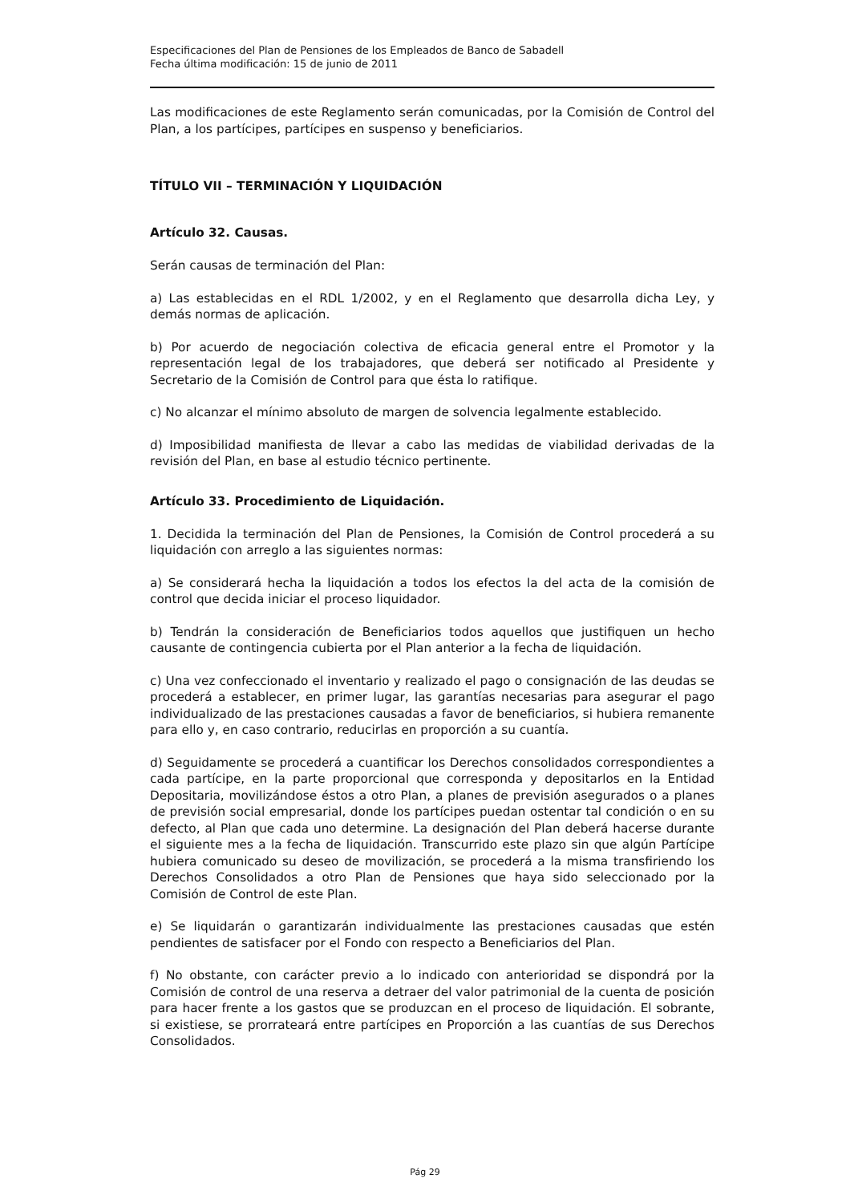Especificaciones del Plan de Pensiones de los Empleados de Banco de Sabadell
Fecha última modificación: 15 de junio de 2011
Las modificaciones de este Reglamento serán comunicadas, por la Comisión de Control del Plan, a los partícipes, partícipes en suspenso y beneficiarios.
TÍTULO VII – TERMINACIÓN Y LIQUIDACIÓN
Artículo 32. Causas.
Serán causas de terminación del Plan:
a) Las establecidas en el RDL 1/2002, y en el Reglamento que desarrolla dicha Ley, y demás normas de aplicación.
b) Por acuerdo de negociación colectiva de eficacia general entre el Promotor y la representación legal de los trabajadores, que deberá ser notificado al Presidente y Secretario de la Comisión de Control para que ésta lo ratifique.
c) No alcanzar el mínimo absoluto de margen de solvencia legalmente establecido.
d) Imposibilidad manifiesta de llevar a cabo las medidas de viabilidad derivadas de la revisión del Plan, en base al estudio técnico pertinente.
Artículo 33. Procedimiento de Liquidación.
1. Decidida la terminación del Plan de Pensiones, la Comisión de Control procederá a su liquidación con arreglo a las siguientes normas:
a) Se considerará hecha la liquidación a todos los efectos la del acta de la comisión de control que decida iniciar el proceso liquidador.
b) Tendrán la consideración de Beneficiarios todos aquellos que justifiquen un hecho causante de contingencia cubierta por el Plan anterior a la fecha de liquidación.
c) Una vez confeccionado el inventario y realizado el pago o consignación de las deudas se procederá a establecer, en primer lugar, las garantías necesarias para asegurar el pago individualizado de las prestaciones causadas a favor de beneficiarios, si hubiera remanente para ello y, en caso contrario, reducirlas en proporción a su cuantía.
d) Seguidamente se procederá a cuantificar los Derechos consolidados correspondientes a cada partícipe, en la parte proporcional que corresponda y depositarlos en la Entidad Depositaria, movilizándose éstos a otro Plan, a planes de previsión asegurados o a planes de previsión social empresarial, donde los partícipes puedan ostentar tal condición o en su defecto, al Plan que cada uno determine. La designación del Plan deberá hacerse durante el siguiente mes a la fecha de liquidación. Transcurrido este plazo sin que algún Partícipe hubiera comunicado su deseo de movilización, se procederá a la misma transfiriendo los Derechos Consolidados a otro Plan de Pensiones que haya sido seleccionado por la Comisión de Control de este Plan.
e) Se liquidarán o garantizarán individualmente las prestaciones causadas que estén pendientes de satisfacer por el Fondo con respecto a Beneficiarios del Plan.
f) No obstante, con carácter previo a lo indicado con anterioridad se dispondrá por la Comisión de control de una reserva a detraer del valor patrimonial de la cuenta de posición para hacer frente a los gastos que se produzcan en el proceso de liquidación. El sobrante, si existiese, se prorrateará entre partícipes en Proporción a las cuantías de sus Derechos Consolidados.
Pág 29